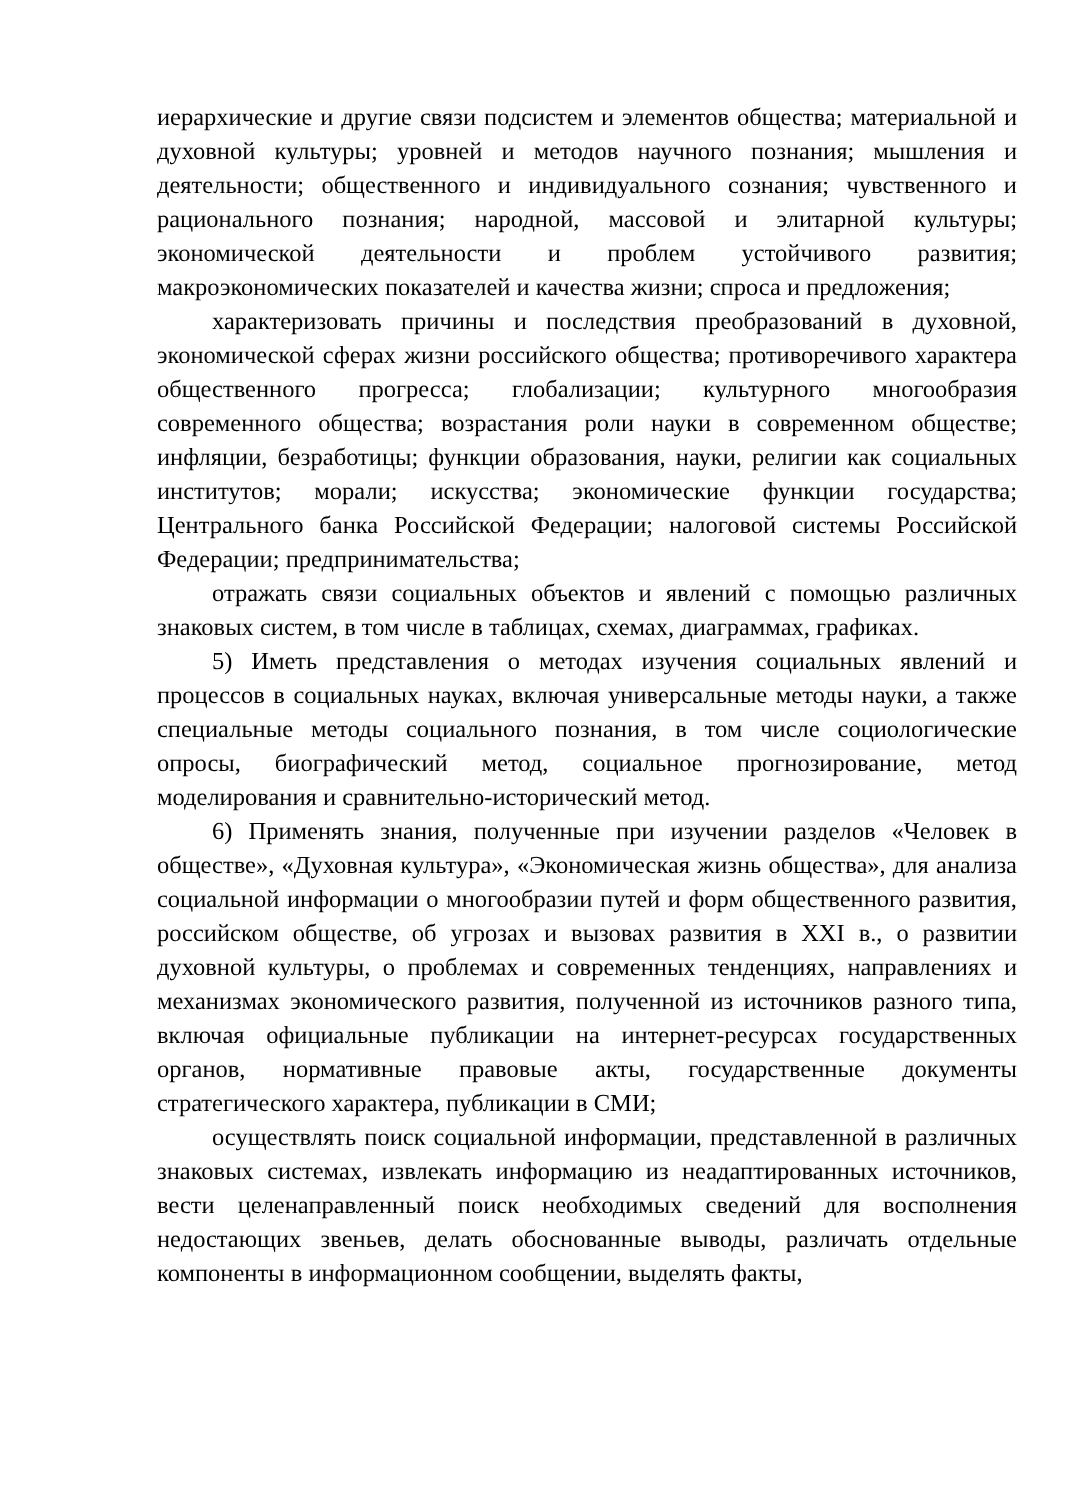иерархические и другие связи подсистем и элементов общества; материальной и духовной культуры; уровней и методов научного познания; мышления и деятельности; общественного и индивидуального сознания; чувственного и рационального познания; народной, массовой и элитарной культуры; экономической деятельности и проблем устойчивого развития; макроэкономических показателей и качества жизни; спроса и предложения;
характеризовать причины и последствия преобразований в духовной, экономической сферах жизни российского общества; противоречивого характера общественного прогресса; глобализации; культурного многообразия современного общества; возрастания роли науки в современном обществе; инфляции, безработицы; функции образования, науки, религии как социальных институтов; морали; искусства; экономические функции государства; Центрального банка Российской Федерации; налоговой системы Российской Федерации; предпринимательства;
отражать связи социальных объектов и явлений с помощью различных знаковых систем, в том числе в таблицах, схемах, диаграммах, графиках.
5) Иметь представления о методах изучения социальных явлений и процессов в социальных науках, включая универсальные методы науки, а также специальные методы социального познания, в том числе социологические опросы, биографический метод, социальное прогнозирование, метод моделирования и сравнительно-исторический метод.
6) Применять знания, полученные при изучении разделов «Человек в обществе», «Духовная культура», «Экономическая жизнь общества», для анализа социальной информации о многообразии путей и форм общественного развития, российском обществе, об угрозах и вызовах развития в XXI в., о развитии духовной культуры, о проблемах и современных тенденциях, направлениях и механизмах экономического развития, полученной из источников разного типа, включая официальные публикации на интернет-ресурсах государственных органов, нормативные правовые акты, государственные документы стратегического характера, публикации в СМИ;
осуществлять поиск социальной информации, представленной в различных знаковых системах, извлекать информацию из неадаптированных источников, вести целенаправленный поиск необходимых сведений для восполнения недостающих звеньев, делать обоснованные выводы, различать отдельные компоненты в информационном сообщении, выделять факты,